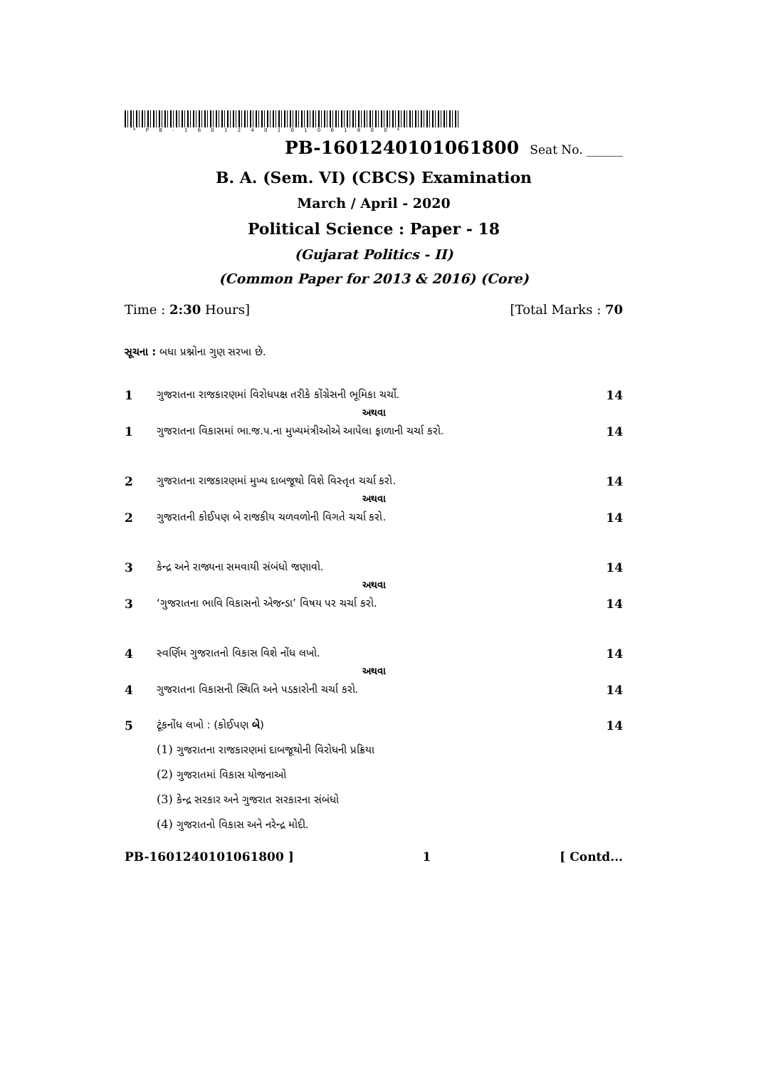* P B - 1 6 0 1 2 4 0 1 0 1 0 6 1 8 0 0 *
PB-1601240101061800 Seat No. ______
B. A. (Sem. VI) (CBCS) Examination
March / April - 2020
Political Science : Paper - 18
(Gujarat Politics - II)
(Common Paper for 2013 & 2016) (Core)
Time : 2:30 Hours] [Total Marks : 70
સૂચના : બધા પ્રશ્નોના ગુણ સરખા છે.
1 ગુજરાતના રાજકારણમાં વિરોધપક્ષ તરીકે કોંગ્રેસની ભૂમિકા ચર્ચો. 14
અથવા
1 ગુજરાતના વિકાસમાં ભા.જ.પ.ના મુખ્યમંત્રીઓએ આપેલા ફાળાની ચર્ચા કરો. 14
2 ગુજરાતના રાજકારણમાં મુખ્ય દાબજૂથો વિશે વિસ્તૃત ચર્ચા કરો. 14
અથવા
2 ગુજરાતની કોઈપણ બે રાજકીય ચળવળોની વિગતે ચર્ચા કરો. 14
3 કેન્દ્ર અને રાજ્યના સમવાયી સંબંધો જણાવો. 14
અથવા
3 ‘ગુજરાતના ભાવિ વિકાસનો એજન્ડા’ વિષય પર ચર્ચા કરો. 14
4 સ્વર્ણિમ ગુજરાતનો વિકાસ વિશે નોંધ લખો. 14
અથવા
4 ગુજરાતના વિકાસની સ્થિતિ અને પડકારોની ચર્ચા કરો. 14
5 ટૂંકનોંધ લખો : (કોઈપણ બે) 14
(1) ગુજરાતના રાજકારણમાં દાબજૂથોની વિરોધની પ્રક્રિયા
(2) ગુજરાતમાં વિકાસ યોજનાઓ
(3) કેન્દ્ર સરકાર અને ગુજરાત સરકારના સંબંધો
(4) ગુજરાતનો વિકાસ અને નરેન્દ્ર મોદી.
PB-1601240101061800 ] 1 [ Contd...